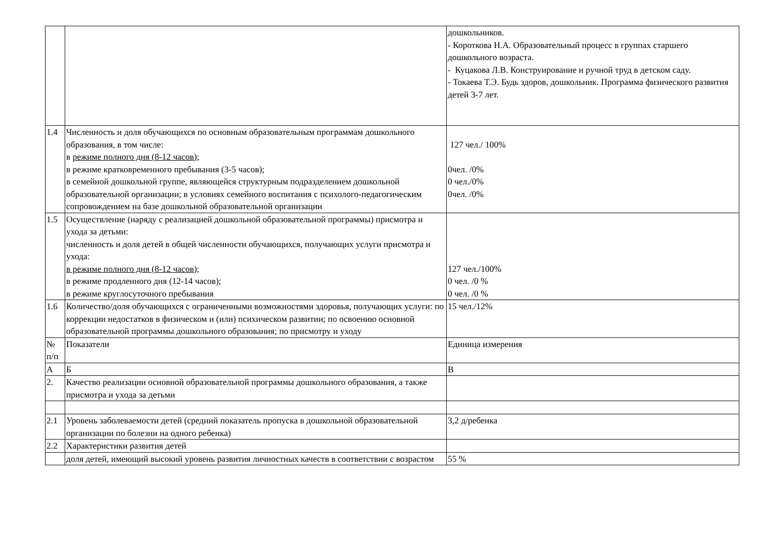| | | дошкольников. - Короткова Н.А. Образовательный процесс в группах старшего дошкольного возраста. - Куцакова Л.В. Конструирование и ручной труд в детском саду. - Токаева Т.Э. Будь здоров, дошкольник. Программа физического развития детей 3-7 лет. |
| 1.4 | Численность и доля обучающихся по основным образовательным программам дошкольного образования, в том числе: в режиме полного дня (8-12 часов) ; в режиме кратковременного пребывания (3-5 часов); в семейной дошкольной группе, являющейся структурным подразделением дошкольной образовательной организации; в условиях семейного воспитания с психолого-педагогическим сопровождением на базе дошкольной образовательной организации | 127 чел./ 100% 0чел. /0% 0 чел./0% 0чел. /0% |
| 1.5 | Осуществление (наряду с реализацией дошкольной образовательной программы) присмотра и ухода за детьми: численность и доля детей в общей численности обучающихся, получающих услуги присмотра и ухода: в режиме полного дня (8-12 часов); в режиме продленного дня (12-14 часов); в режиме круглосуточного пребывания | 127 чел./100% 0 чел. /0 % 0 чел. /0 % |
| 1.6 | Количество/доля обучающихся с ограниченными возможностями здоровья, получающих услуги: по коррекции недостатков в физическом и (или) психическом развитии; по освоению основной образовательной программы дошкольного образования; по присмотру и уходу | 15 чел./12% |
| № п/п | Показатели | Единица измерения |
| А | Б | В |
| 2. | Качество реализации основной образовательной программы дошкольного образования, а также присмотра и ухода за детьми | |
| 2.1 | Уровень заболеваемости детей (средний показатель пропуска в дошкольной образовательной организации по болезни на одного ребенка) | 3,2 д/ребенка |
| 2.2 | Характеристики развития детей | |
| | доля детей, имеющий высокий уровень развития личностных качеств в соответствии с возрастом | 55 % |